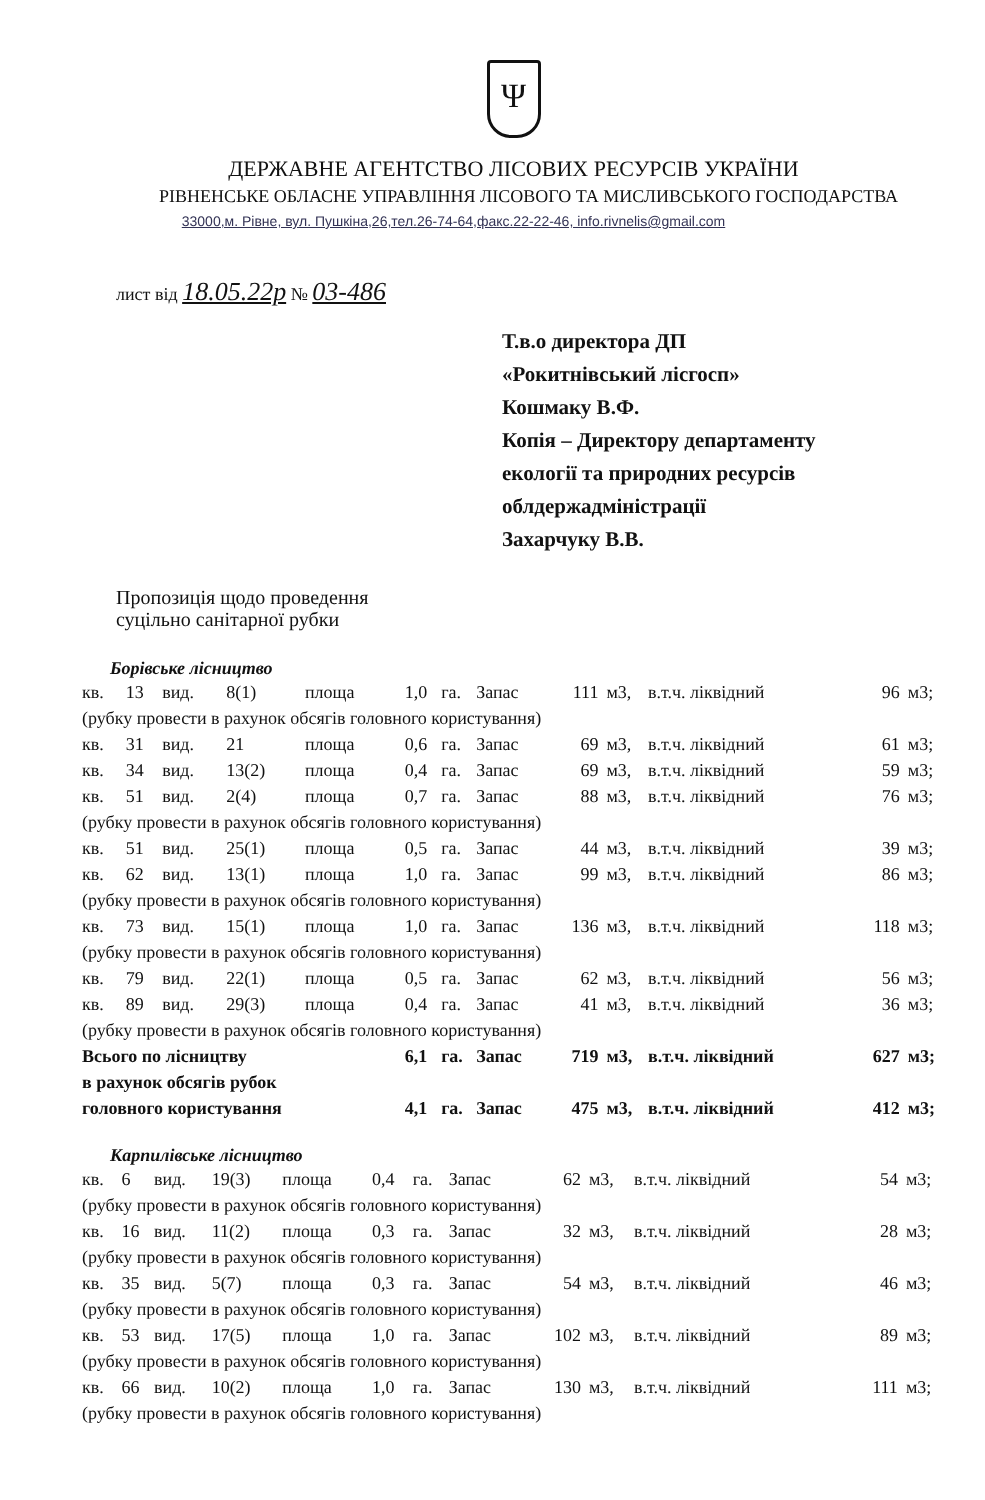Ψ
ДЕРЖАВНЕ АГЕНТСТВО ЛІСОВИХ РЕСУРСІВ УКРАЇНИ
РІВНЕНСЬКЕ ОБЛАСНЕ УПРАВЛІННЯ ЛІСОВОГО ТА МИСЛИВСЬКОГО ГОСПОДАРСТВА
33000,м. Рівне, вул. Пушкіна,26,тел.26-74-64,факс.22-22-46, info.rivnelis@gmail.com
лист від 18.05.22р № 03-486
Т.в.о директора ДП
«Рокитнівський лісгосп»
Кошмаку В.Ф.
Копія – Директору департаменту
екології та природних ресурсів
облдержадміністрації
Захарчуку В.В.
Пропозиція щодо проведення
суцільно санітарної рубки
Борівське лісництво
| кв. | 13 | вид. | 8(1) | площа | 1,0 | га. | Запас | 111 | м3, | в.т.ч. ліквідний | 96 | м3; |
| (рубку провести в рахунок обсягів головного користування) | | | | | | | | | | | | |
| кв. | 31 | вид. | 21 | площа | 0,6 | га. | Запас | 69 | м3, | в.т.ч. ліквідний | 61 | м3; |
| кв. | 34 | вид. | 13(2) | площа | 0,4 | га. | Запас | 69 | м3, | в.т.ч. ліквідний | 59 | м3; |
| кв. | 51 | вид. | 2(4) | площа | 0,7 | га. | Запас | 88 | м3, | в.т.ч. ліквідний | 76 | м3; |
| (рубку провести в рахунок обсягів головного користування) | | | | | | | | | | | | |
| кв. | 51 | вид. | 25(1) | площа | 0,5 | га. | Запас | 44 | м3, | в.т.ч. ліквідний | 39 | м3; |
| кв. | 62 | вид. | 13(1) | площа | 1,0 | га. | Запас | 99 | м3, | в.т.ч. ліквідний | 86 | м3; |
| (рубку провести в рахунок обсягів головного користування) | | | | | | | | | | | | |
| кв. | 73 | вид. | 15(1) | площа | 1,0 | га. | Запас | 136 | м3, | в.т.ч. ліквідний | 118 | м3; |
| (рубку провести в рахунок обсягів головного користування) | | | | | | | | | | | | |
| кв. | 79 | вид. | 22(1) | площа | 0,5 | га. | Запас | 62 | м3, | в.т.ч. ліквідний | 56 | м3; |
| кв. | 89 | вид. | 29(3) | площа | 0,4 | га. | Запас | 41 | м3, | в.т.ч. ліквідний | 36 | м3; |
| (рубку провести в рахунок обсягів головного користування) | | | | | | | | | | | | |
| Всього по лісництву | | | | | 6,1 | га. | Запас | 719 | м3, | в.т.ч. ліквідний | 627 | м3; |
| в рахунок обсягів рубок | | | | | | | | | | | | |
| головного користування | | | | | 4,1 | га. | Запас | 475 | м3, | в.т.ч. ліквідний | 412 | м3; |
Карпилівське лісництво
| кв. | 6 | вид. | 19(3) | площа | 0,4 | га. | Запас | 62 | м3, | в.т.ч. ліквідний | 54 | м3; |
| (рубку провести в рахунок обсягів головного користування) | | | | | | | | | | | | |
| кв. | 16 | вид. | 11(2) | площа | 0,3 | га. | Запас | 32 | м3, | в.т.ч. ліквідний | 28 | м3; |
| (рубку провести в рахунок обсягів головного користування) | | | | | | | | | | | | |
| кв. | 35 | вид. | 5(7) | площа | 0,3 | га. | Запас | 54 | м3, | в.т.ч. ліквідний | 46 | м3; |
| (рубку провести в рахунок обсягів головного користування) | | | | | | | | | | | | |
| кв. | 53 | вид. | 17(5) | площа | 1,0 | га. | Запас | 102 | м3, | в.т.ч. ліквідний | 89 | м3; |
| (рубку провести в рахунок обсягів головного користування) | | | | | | | | | | | | |
| кв. | 66 | вид. | 10(2) | площа | 1,0 | га. | Запас | 130 | м3, | в.т.ч. ліквідний | 111 | м3; |
| (рубку провести в рахунок обсягів головного користування) | | | | | | | | | | | | |